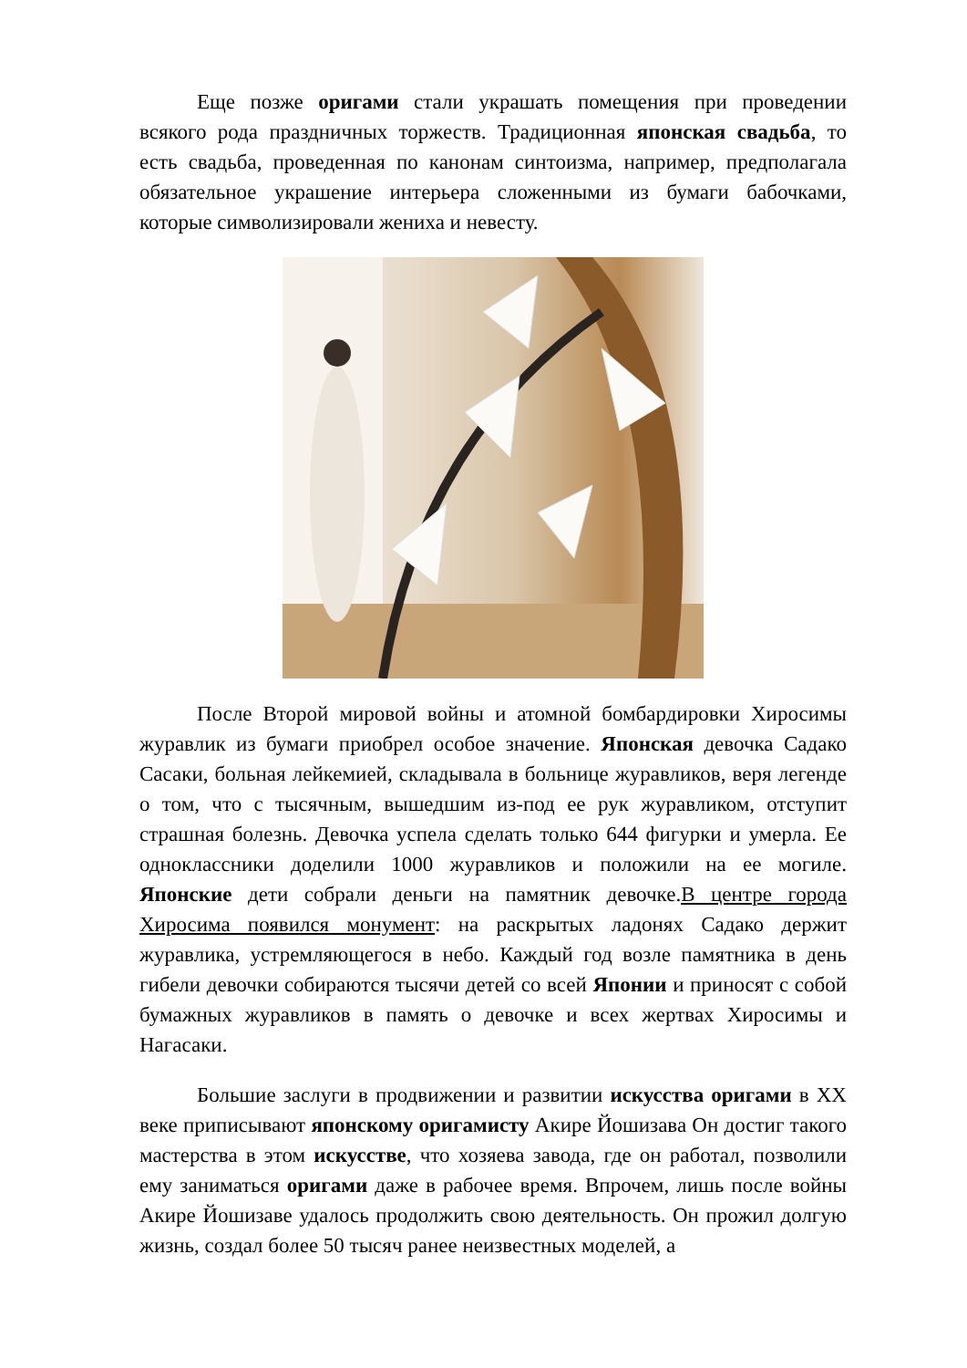Еще позже оригами стали украшать помещения при проведении всякого рода праздничных торжеств. Традиционная японская свадьба, то есть свадьба, проведенная по канонам синтоизма, например, предполагала обязательное украшение интерьера сложенными из бумаги бабочками, которые символизировали жениха и невесту.
После Второй мировой войны и атомной бомбардировки Хиросимы журавлик из бумаги приобрел особое значение. Японская девочка Садако Сасаки, больная лейкемией, складывала в больнице журавликов, веря легенде о том, что с тысячным, вышедшим из-под ее рук журавликом, отступит страшная болезнь. Девочка успела сделать только 644 фигурки и умерла. Ее одноклассники доделили 1000 журавликов и положили на ее могиле. Японские дети собрали деньги на памятник девочке.В центре города Хиросима появился монумент: на раскрытых ладонях Садако держит журавлика, устремляющегося в небо. Каждый год возле памятника в день гибели девочки собираются тысячи детей со всей Японии и приносят с собой бумажных журавликов в память о девочке и всех жертвах Хиросимы и Нагасаки.
Большие заслуги в продвижении и развитии искусства оригами в XX веке приписывают японскому оригамисту Акире Йошизава Он достиг такого мастерства в этом искусстве, что хозяева завода, где он работал, позволили ему заниматься оригами даже в рабочее время. Впрочем, лишь после войны Акире Йошизаве удалось продолжить свою деятельность. Он прожил долгую жизнь, создал более 50 тысяч ранее неизвестных моделей, а